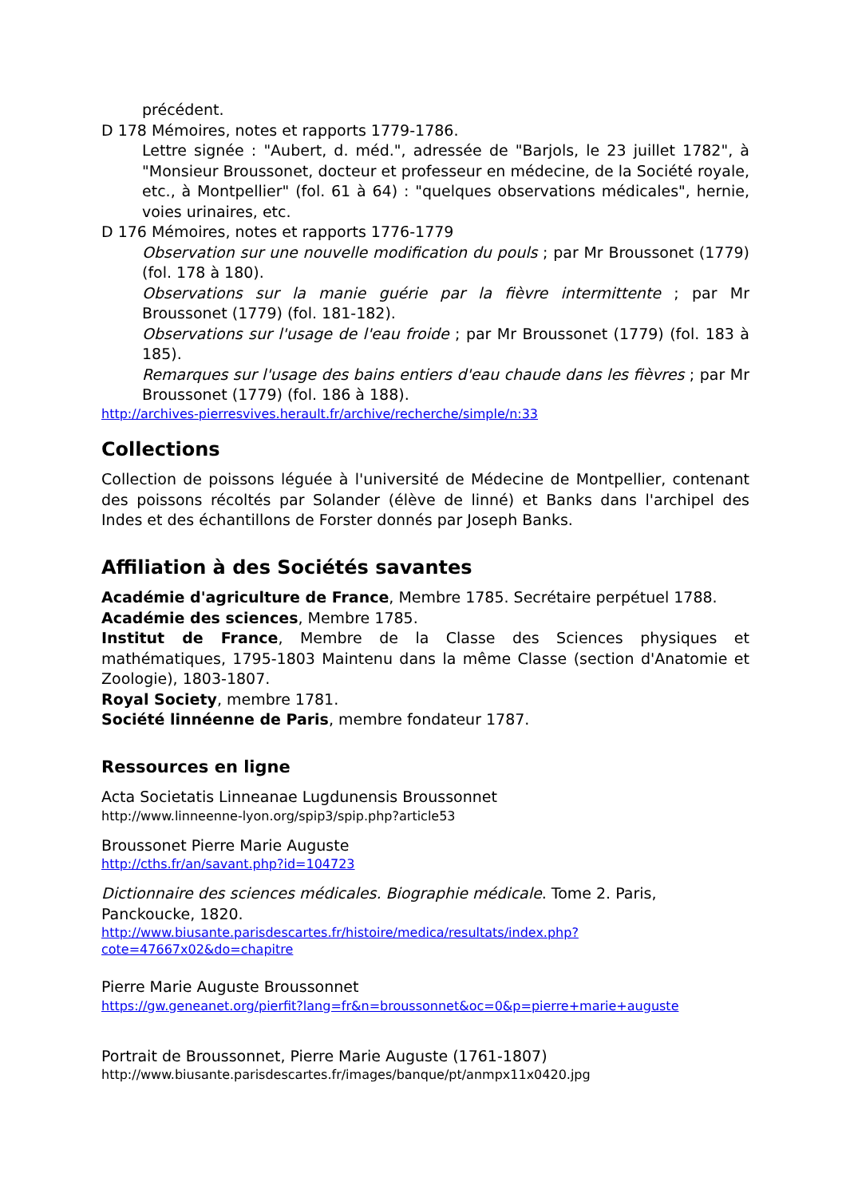précédent.
D 178 Mémoires, notes et rapports 1779-1786.
Lettre signée : "Aubert, d. méd.", adressée de "Barjols, le 23 juillet 1782", à "Monsieur Broussonet, docteur et professeur en médecine, de la Société royale, etc., à Montpellier" (fol. 61 à 64) : "quelques observations médicales", hernie, voies urinaires, etc.
D 176 Mémoires, notes et rapports 1776-1779
Observation sur une nouvelle modification du pouls ; par Mr Broussonet (1779) (fol. 178 à 180).
Observations sur la manie guérie par la fièvre intermittente ; par Mr Broussonet (1779) (fol. 181-182).
Observations sur l'usage de l'eau froide ; par Mr Broussonet (1779) (fol. 183 à 185).
Remarques sur l'usage des bains entiers d'eau chaude dans les fièvres ; par Mr Broussonet (1779) (fol. 186 à 188).
http://archives-pierresvives.herault.fr/archive/recherche/simple/n:33
Collections
Collection de poissons léguée à l'université de Médecine de Montpellier, contenant des poissons récoltés par Solander (élève de linné) et Banks dans l'archipel des Indes et des échantillons de Forster donnés par Joseph Banks.
Affiliation à des Sociétés savantes
Académie d'agriculture de France, Membre 1785. Secrétaire perpétuel 1788.
Académie des sciences, Membre 1785.
Institut de France, Membre de la Classe des Sciences physiques et mathématiques, 1795-1803 Maintenu dans la même Classe (section d'Anatomie et Zoologie), 1803-1807.
Royal Society, membre 1781.
Société linnéenne de Paris, membre fondateur 1787.
Ressources en ligne
Acta Societatis Linneanae Lugdunensis Broussonnet
http://www.linneenne-lyon.org/spip3/spip.php?article53
Broussonet Pierre Marie Auguste
http://cths.fr/an/savant.php?id=104723
Dictionnaire des sciences médicales. Biographie médicale. Tome 2. Paris, Panckoucke, 1820.
http://www.biusante.parisdescartes.fr/histoire/medica/resultats/index.php?cote=47667x02&do=chapitre
Pierre Marie Auguste Broussonnet
https://gw.geneanet.org/pierfit?lang=fr&n=broussonnet&oc=0&p=pierre+marie+auguste
Portrait de Broussonnet, Pierre Marie Auguste (1761-1807)
http://www.biusante.parisdescartes.fr/images/banque/pt/anmpx11x0420.jpg